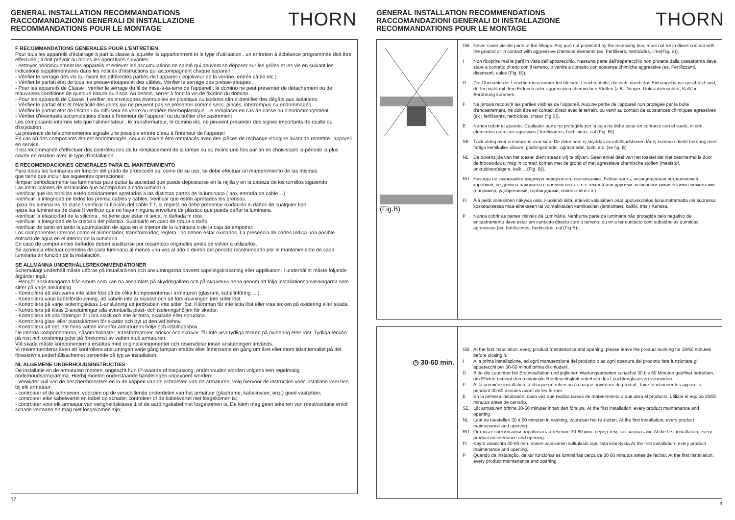GENERAL INSTALLATION RECOMMANDATIONS
RACCOMANDAZIONI GENERALI DI INSTALLAZIONE
RECOMMANDATIONS POUR LE MONTAGE
THORN
F RECOMMANDATIONS GENERALES POUR L'ENTRETIEN
Pour tous les appareils d'éclairage à part la classe à laquelle ils appartiennent et le type d'utilisation , un entretien à échéance programmée doit être effectuée ; il doit prévoir au moins les opérations suivantes :
- nettoyer périodiquement les appareils et enlever les accumulations de saleté qui peuvent se déposer sur les grilles et les vis en suivant les indications supplémentaires dans les notices d'instructions qui accompagnent chaque appareil
- Vérifier le serrage des vis qui fixent les différentes parties de l'appareil ( enjoliveur de la verrine, entrée câble etc.)
- Vérifier le parfait état de tous les presse-étoupes et des câbles. Vérifier le serrage des presse-étoupes .
- Pour les appareils de Classe I vérifier le serrage du fil de mise-à-la-terre de l'appareil : le domino ne peut présenter de détachement ou de mauvaises conditions de quelque nature qu'il soit. Au besoin, serrer à fond la vis de fixation du domino.
- Pour les appareils de Classe II vérifier les enveloppes éventuelles en plastique ou isolants afin d'identifier des dégâts aux isolations
- Vérifier le parfait état et l'élasticité des joints qui ne peuvent pas se présenter comme secs, pincés, interrompus ou endommagés
- Vérifier le parfait état de l'écran / du diffuseur en verre ou matière thermoplastique. Le remplacer en cas de casse ou d'endommagement
- Vérifier d'éventuels accumulations d'eau à l'intérieur de l'appareil ou du boîtier d'encastrement
Les composants internes tels que l'alimentateur , le transformateur, le domino etc. ne peuvent présenter des signes importants de rouille ou d'oxydation.
La présence de tels phénomènes signale une possible entrée d'eau à l'intérieur de l'appareil
En cas où des composants étaient endommagés, ceux-ci doivent être remplacés avec des pièces de rechange d'origine avant de remettre l'appareil en service.
Il est recommandé d'effectuer des contrôles lors de lu remplacement de la lampe ou au moins une fois par an en choisissant la période la plus courte en relation avec le type d'installation.
E RECOMENDACIONES GENERALES PARA EL MANTENIMIENTO
Para todas las luminarias en función del grado de protección así como de su uso, se debe efectuar un mantenimiento de las mismas
que tiene que incluir las siguientes operaciones:
-limpiar periódicamente las luminarias para quitar la suciedad que puede depositarse en la rejilla y en la cabeza de los tornillos siguiendo
Las instrucciones de instalación que acompañan a cada luminaria
-verificar que los tornillos estén debidamente apretados a las distintas partes de la luminaria ( aro, entrada de cable…)
-verificar la integridad de todos los prensa cables y cables. Verificar que estén apretados los prensas.
-para las luminarias de clase I verificar la fijación del cable T.T, la regleta no debe presentar oxidación ni daños de cualquier tipo.
-para las luminarias de clase II verificar que no haya ninguna envoltura de plástico que pueda dañar la luminaria.
-verificar la elasticidad de la silicona , no tiene que estar ni seca, ni dañada ni rota.
-verificar la integridad de la cristal o del plástico. Sustituirlo en caso de rotura o daño.
-verificar de tanto en tanto la acumulación de agua en el interior de la luminaria o de la caja de empotrar.
Los componentes internos como el alimentador, transformador, regleta.. no deben estar oxidados. La presencia de cortes Indica una posible entrada de agua en el interior de la luminaria
En caso de componentes dañados deben sustituirse por recambios originales antes de volver a utilizarlos.
Se aconseja efectuar controles de cada luminaria al menos una vez al año o dentro del periodo recomendado por el mantenimiento de cada luminaria en función de la instalación.
SE ALLMÄNNA UNDERHÅLLSREKOMMENDATIONER
Schemalagt underhåll måste utföras på installationen och anslutningarna oavsett kapslingsklassning eller applikation. I underhållet måste följande åtgärder ingå:
- Rengör anslutningarna från smuts som kan ha ansamlats på skyddsgallren och på skruvhuvudena genom att följa installationsanvisningarna som sitter på varje anslutning.
- Kontrollera att skruvarna inte sitter löst på de olika komponenterna i armaturen (glasram, kabelinföring, ...).
- Kontrollera varje kabelförskruvning, att kabeln inte är skadad och att förskruvningen inte sitter löst.
- Kontrollera på varje isoleringsklass 1-anslutning att jordkabeln inte sitter löst. Klämman får inte sitta löst eller visa tecken på oxidering eller skada.
- Kontrollera på klass 2-anslutningar alla eventuella plast- och isoleringshöljen för skador.
- Kontrollera att alla tätningar är i bra skick och inte är torra, skadade eller spruckna.
- Kontrollera glas- eller plastskärmen för skador och byt ut den vid behov.
- Kontrollera att det inte finns vatten innanför armaturens hölje och infällnadsbox.
De interna komponenterna, såsom ballaster, transformatorer, brickor och skruvar, får inte visa tydliga tecken på oxidering eller rost. Tydliga tecken på rost och oxidering tyder på förekomst av vatten inuti armaturen.
Vid skada måste komponenterna ersättas med originalkomponenter och reservdelar innan anslutningen används.
Vi rekommenderar även att kontrollera anslutningen varje gång lampan ersätts eller åtminstone en gång om året eller inom tidsintervallet på det föreskrivna underhållsschemat beroende på typ av installation.
NL ALGEMENE ONDERHOUDSINSTRUCTIES
De installatie en de armaturen moeten, ongeacht hun IP-waarde of toepassing, onderhouden worden volgens een regelmatig onderhoudsprogramma. Hierbij moeten onderstaande handelingen uitgevoerd worden:
- verwijder vuil van de beschermroosters en in de koppen van de schroeven van de armaturen; volg hiervoor de instructies voor installatie voorzien bij elk armatuur;
- controleer of de schroeven, voorzien op de verschillende onderdelen van het armatuur (glasframe, kabelinvoer, enz.) goed vastzitten;
- controleer elke kabelwartel en kabel op schade; controleer of de kabelwartel niet losgekomen is;
- controleer voor elk armatuur van veiligheidsklasse 1 of de aardingskabel niet losgekomen is. De klem mag geen tekenen van roest/oxidatie en/of schade vertonen en mag niet losgekomen zijn;
12
GENERAL INSTALLATION RECOMMENDATIONS
RACCOMANDAZIONI GENERALI DI INSTALLAZIONE
RECOMMANDATIONS POUR LE MONTAGE
THORN
(Fig.B)
GB Never cover visible parts of the fittings. Any part not protected by the recessing box, must not be in direct contact with the ground or in contact with aggressive chemical elements (ex. Fertilisers, herbicides, lime(Fig. B)).
I Non ricoprire mai le parti in vista dell'apparecchio. Nessuna parte dell'apparecchio non protetta dalla cassaforma deve stare a contatto diretto con il terreno, o venire a contatto con sostanze chimiche aggressive (es. Fertilizzanti, diserbanti, calce (Fig. B)).
D Die Oberseite der Leuchte muss immer frei bleiben. Leuchtenteile, die nicht durch das Einbaugehäuse geschützt sind, dürfen nicht mit dem Erdreich oder aggressiven chemischen Stoffen (z.B. Dünger, Unkrautvernichter, Kalk) in Berührung kommen.
F Ne jamais recouvrir les parties visibles de l'appareil. Aucune partie de l'appareil non protégée par la boite d'encastrement, ne doit être en contact direct avec le terrain, ou venir au contact de substances chimiques agressives (ex : fertilisants, herbicides, chaux (fig.B)).
E Nunca cubrir el aparato. Cualquier parte no protegida por la caja no debe estar en contacto con el suelo, ni con elementos químicos agresivos ( fertilizantes, herbicidas, cal (Fig. B))
SE Täck aldrig över armaturens ovansida. De delar som ej skyddas av infällnadsboxen får ej komma i direkt beröring med farliga kemikalier såsom, gödningsmedel, ogräsmedel, kalk, etc. (se fig. B)
NL De bovenzijde van het toestel dient steeds vrij te blijven. Geen enkel deel van het toestel dat niet beschermd is door de inbouwdoos, mag in contact komen met de grond of met agressieve chemische stoffen (meststof, onkruidverdelgers, kalk …(Fig. B)).
RU Никогда не закрывайте видимую поверхность светильника. Любая часть, незащищенная встраиваемой коробкой, не должна находится в прямом контакте с землей или другими активными химическими элементами (например, удобрениями, гербицидами, известкой и т.п.)
FI Älä peitä valaisimen näkyviä osia. Huolehdi siitä, etteivät valaisimen osat upotuskoteloa lukuunottamatta ole suorassa kosketuksessa maa-ainekseen tai voimakkaiden kemikaalien (lannoitteet, kalkki, tms.) Kanssa.
P Nunca cobrir as partes visíveis da Luminária. Nenhuma parte da luminária não protegida pelo negativo de encastramento deve estar em contacto directo com o terreno, ou vir a ter contacto com substâncias químicas agressivas (ex: fertilizantes, herbicidas, cal (Fig.B)).
◷ 30-60 min.
GB At the first installation, every product maintenance and opening, please leave the product working for 30/60 minutes before closing it.
I Alla prima installazione, ad ogni manutenzione del prodotto o ad ogni apertura del prodotto fare funzionare gli apparecchi per 30-60 minuti prima di chiuderli.
D Bitte die Leuchten bei Erstinstallation und jeglichen Wartungsarbeiten zunächst 30 bis 60 Minuten geöffnet betreiben, um Effekte bedingt durch minimale Restfeuchtigkeit unterhalb des Leuchtenglases zu vermeiden.
F A' la première installation, à chaque entretien ou à chaque ouverture du produit , faire fonctionner les appareils pendant 30-60 minutes avant de les fermer.
E En la primera instalación, cada vez que realiza tareas de matenimiento o que abra el producto, utilizar el equipo 30/60 minutos antes de cerrarlo.
SE Låt armaturen brinna 30-60 minuter innan den försluts. At the first installation, every product maintenance and opening.
NL Laat de toestellen 30 à 60 minuten in werking, vooraleer het te sluiten. At the first installation, every product maintenance and opening.
RU Оставьте светильники поработать в течение 30-60 мин. перед тем, как закрыть их. At the first installation, every product maintenance and opening.
FI Käytä valaisinta 30-60 min. ennen valaisimen sulkulasin lopullista kiinnitystä.At the first installation, every product maintenance and opening.
P Quando da instalação, deixar funcionar as luminárias cerca de 30 60 minutos antes de fechar. At the first installation, every product maintenance and opening.
9